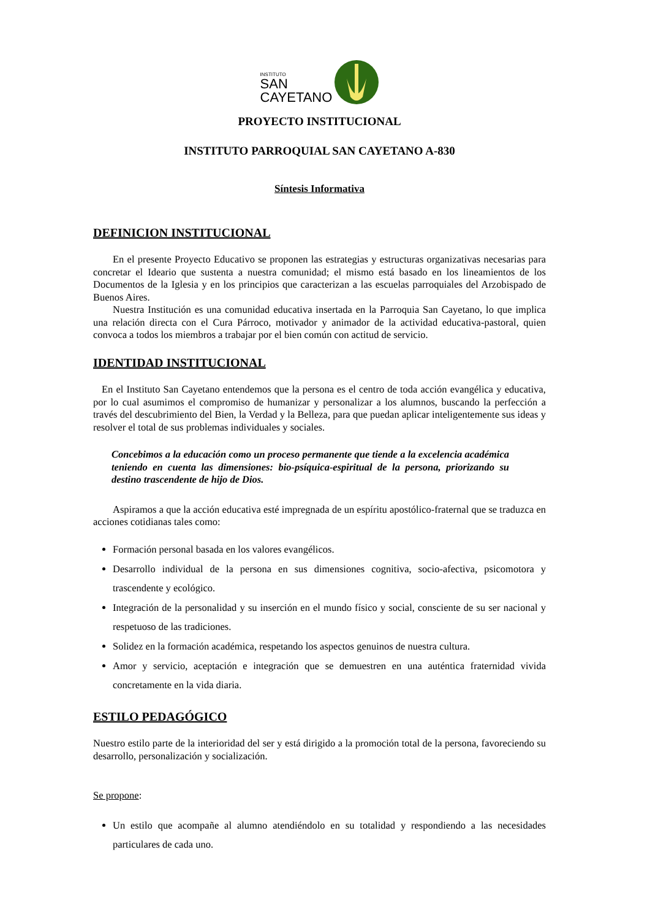INSTITUTO
SAN
CAYETANO
PROYECTO INSTITUCIONAL
INSTITUTO PARROQUIAL SAN CAYETANO A-830
Síntesis Informativa
DEFINICION INSTITUCIONAL
En el presente Proyecto Educativo se proponen las estrategias y estructuras organizativas necesarias para concretar el Ideario que sustenta a nuestra comunidad; el mismo está basado en los lineamientos de los Documentos de la Iglesia y en los principios que caracterizan a las escuelas parroquiales del Arzobispado de Buenos Aires.
Nuestra Institución es una comunidad educativa insertada en la Parroquia San Cayetano, lo que implica una relación directa con el Cura Párroco, motivador y animador de la actividad educativa-pastoral, quien convoca a todos los miembros a trabajar por el bien común con actitud de servicio.
IDENTIDAD INSTITUCIONAL
En el Instituto San Cayetano entendemos que la persona es el centro de toda acción evangélica y educativa, por lo cual asumimos el compromiso de humanizar y personalizar a los alumnos, buscando la perfección a través del descubrimiento del Bien, la Verdad y la Belleza, para que puedan aplicar inteligentemente sus ideas y resolver el total de sus problemas individuales y sociales.
Concebimos a la educación como un proceso permanente que tiende a la excelencia académica teniendo en cuenta las dimensiones: bio-psíquica-espiritual de la persona, priorizando su destino trascendente de hijo de Dios.
Aspiramos a que la acción educativa esté impregnada de un espíritu apostólico-fraternal que se traduzca en acciones cotidianas tales como:
Formación personal basada en los valores evangélicos.
Desarrollo individual de la persona en sus dimensiones cognitiva, socio-afectiva, psicomotora y trascendente y ecológico.
Integración de la personalidad y su inserción en el mundo físico y social, consciente de su ser nacional y respetuoso de las tradiciones.
Solidez en la formación académica, respetando los aspectos genuinos de nuestra cultura.
Amor y servicio, aceptación e integración que se demuestren en una auténtica fraternidad vivida concretamente en la vida diaria.
ESTILO PEDAGÓGICO
Nuestro estilo parte de la interioridad del ser y está dirigido a la promoción total de la persona, favoreciendo su desarrollo, personalización y socialización.
Se propone:
Un estilo que acompañe al alumno atendiéndolo en su totalidad y respondiendo a las necesidades particulares de cada uno.